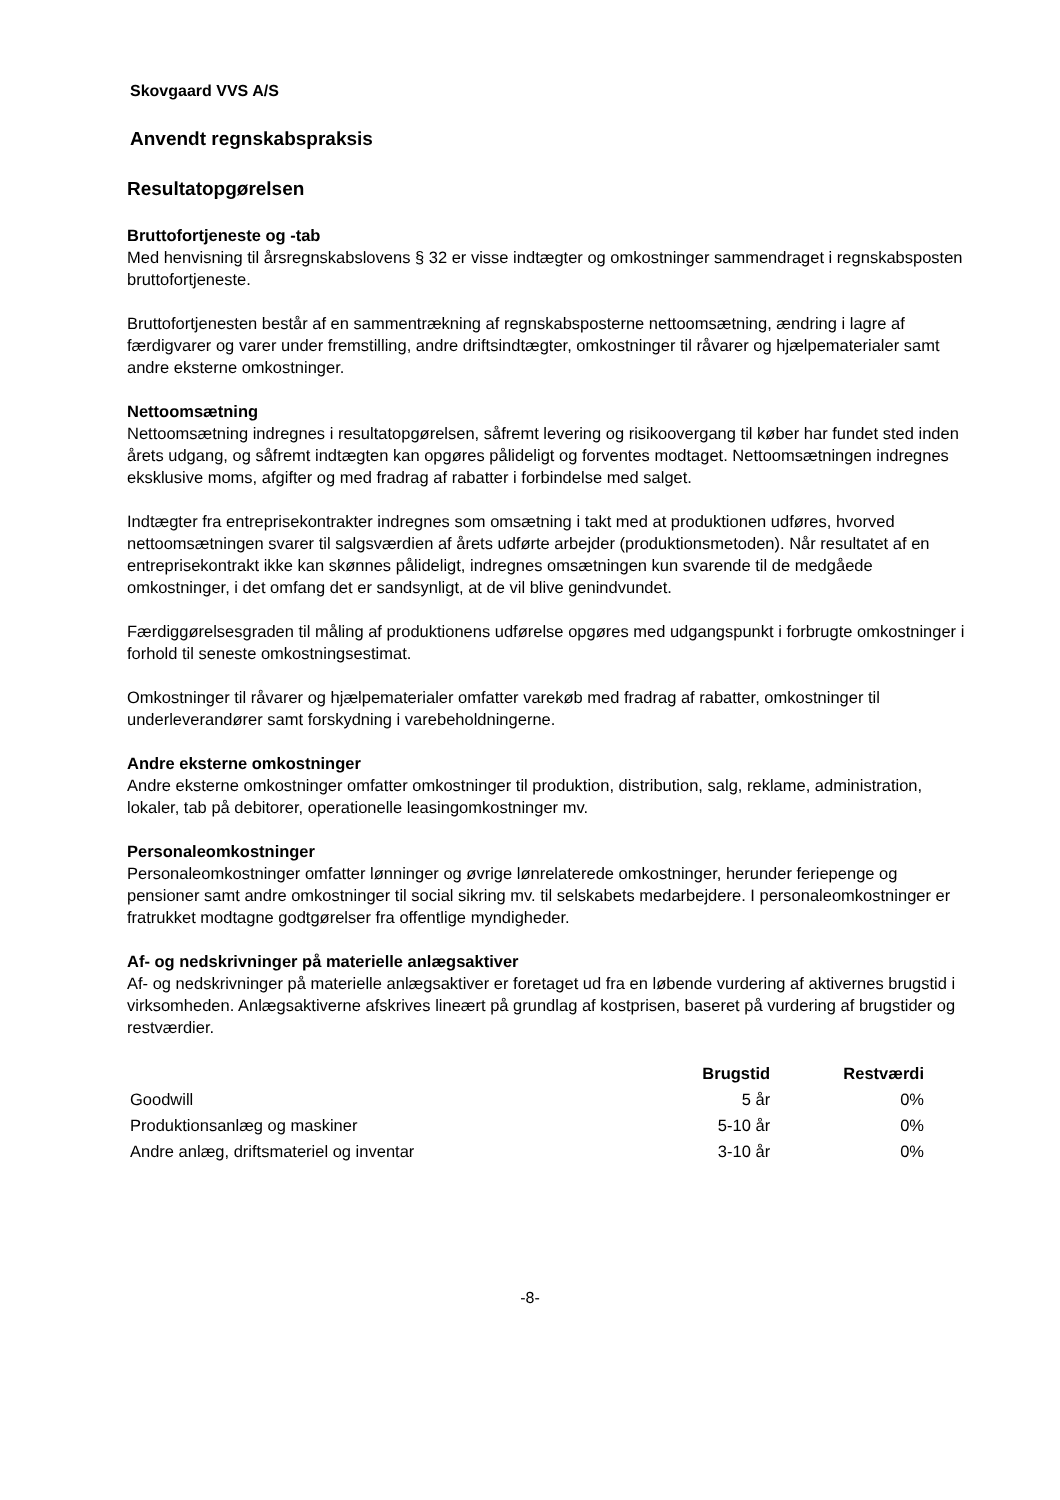Skovgaard VVS A/S
Anvendt regnskabspraksis
Resultatopgørelsen
Bruttofortjeneste og -tab
Med henvisning til årsregnskabslovens § 32 er visse indtægter og omkostninger sammendraget i regnskabsposten bruttofortjeneste.
Bruttofortjenesten består af en sammentrækning af regnskabsposterne nettoomsætning, ændring i lagre af færdigvarer og varer under fremstilling, andre driftsindtægter, omkostninger til råvarer og hjælpematerialer samt andre eksterne omkostninger.
Nettoomsætning
Nettoomsætning indregnes i resultatopgørelsen, såfremt levering og risikoovergang til køber har fundet sted inden årets udgang, og såfremt indtægten kan opgøres pålideligt og forventes modtaget. Nettoomsætningen indregnes eksklusive moms, afgifter og med fradrag af rabatter i forbindelse med salget.
Indtægter fra entreprisekontrakter indregnes som omsætning i takt med at produktionen udføres, hvorved nettoomsætningen svarer til salgsværdien af årets udførte arbejder (produktionsmetoden). Når resultatet af en entreprisekontrakt ikke kan skønnes pålideligt, indregnes omsætningen kun svarende til de medgåede omkostninger, i det omfang det er sandsynligt, at de vil blive genindvundet.
Færdiggørelsesgraden til måling af produktionens udførelse opgøres med udgangspunkt i forbrugte omkostninger i forhold til seneste omkostningsestimat.
Omkostninger til råvarer og hjælpematerialer omfatter varekøb med fradrag af rabatter, omkostninger til underleverandører samt forskydning i varebeholdningerne.
Andre eksterne omkostninger
Andre eksterne omkostninger omfatter omkostninger til produktion, distribution, salg, reklame, administration, lokaler, tab på debitorer, operationelle leasingomkostninger mv.
Personaleomkostninger
Personaleomkostninger omfatter lønninger og øvrige lønrelaterede omkostninger, herunder feriepenge og pensioner samt andre omkostninger til social sikring mv. til selskabets medarbejdere. I personaleomkostninger er fratrukket modtagne godtgørelser fra offentlige myndigheder.
Af- og nedskrivninger på materielle anlægsaktiver
Af- og nedskrivninger på materielle anlægsaktiver er foretaget ud fra en løbende vurdering af aktivernes brugstid i virksomheden. Anlægsaktiverne afskrives lineært på grundlag af kostprisen, baseret på vurdering af brugstider og restværdier.
| | Brugstid | Restværdi |
| Goodwill | 5 år | 0% |
| Produktionsanlæg og maskiner | 5-10 år | 0% |
| Andre anlæg, driftsmateriel og inventar | 3-10 år | 0% |
-8-